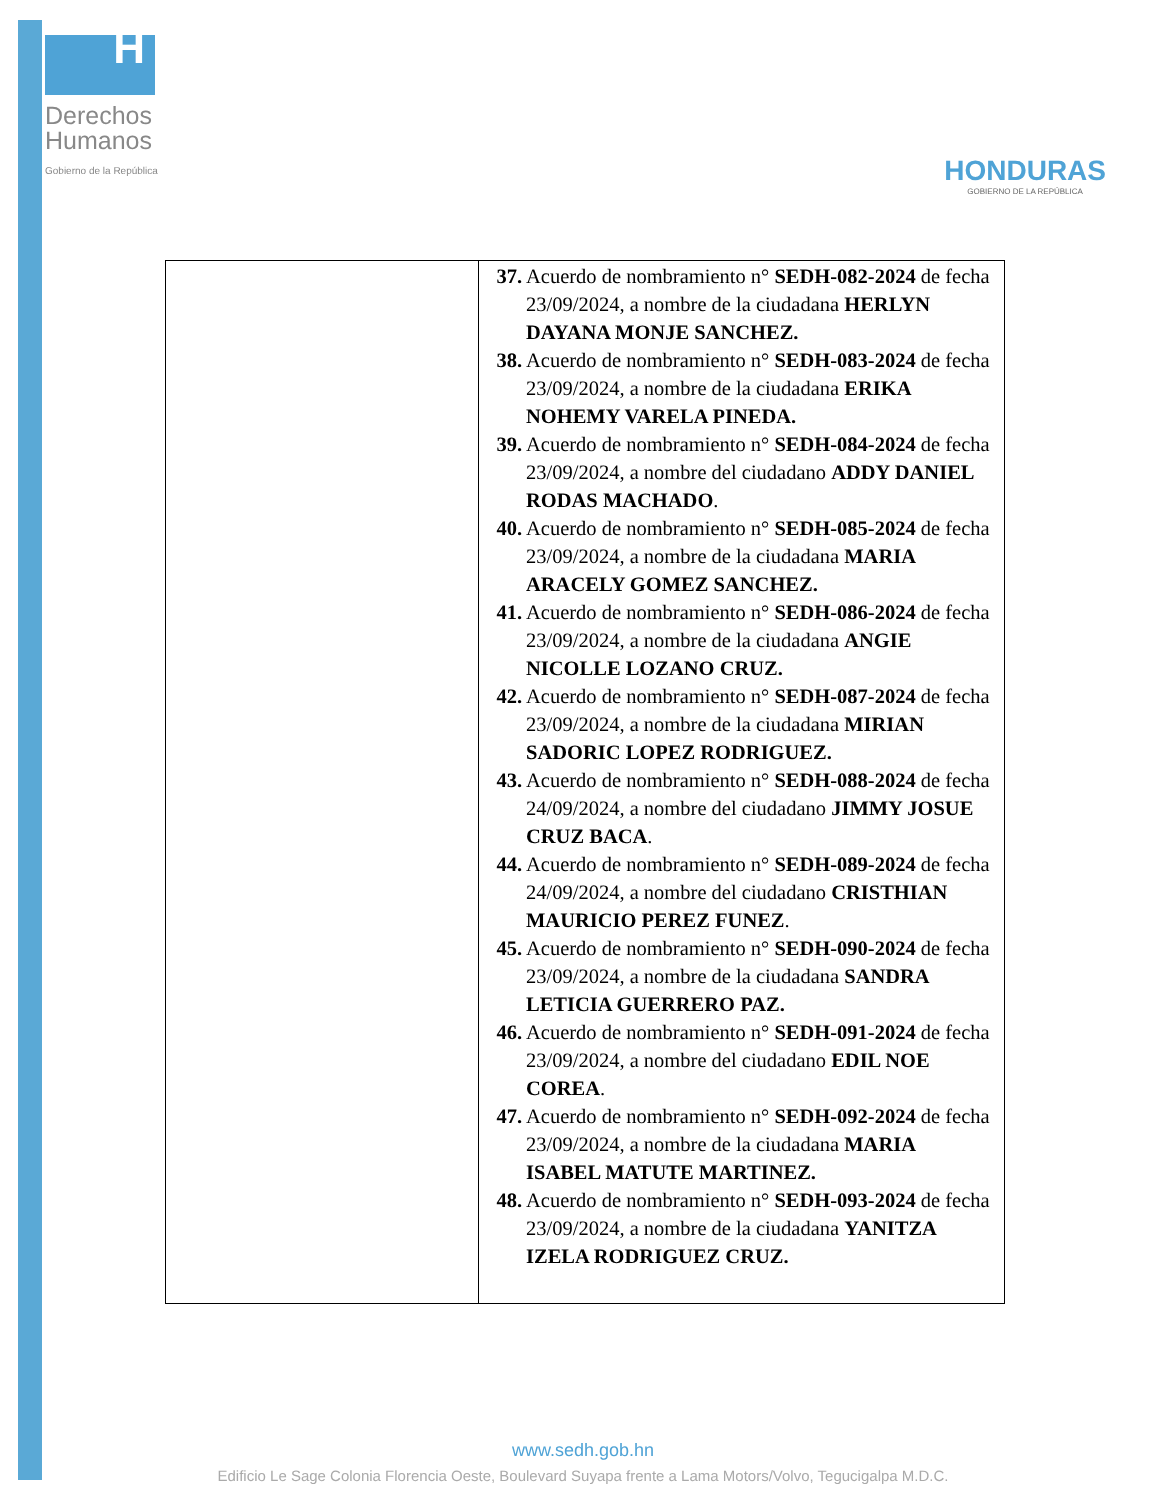H
Derechos
Humanos
Gobierno de la República
HONDURAS
GOBIERNO DE LA REPÚBLICA
| | 37. Acuerdo de nombramiento n° SEDH-082-2024 de fecha 23/09/2024, a nombre de la ciudadana HERLYN DAYANA MONJE SANCHEZ. 38. Acuerdo de nombramiento n° SEDH-083-2024 de fecha 23/09/2024, a nombre de la ciudadana ERIKA NOHEMY VARELA PINEDA. 39. Acuerdo de nombramiento n° SEDH-084-2024 de fecha 23/09/2024, a nombre del ciudadano ADDY DANIEL RODAS MACHADO . 40. Acuerdo de nombramiento n° SEDH-085-2024 de fecha 23/09/2024, a nombre de la ciudadana MARIA ARACELY GOMEZ SANCHEZ. 41. Acuerdo de nombramiento n° SEDH-086-2024 de fecha 23/09/2024, a nombre de la ciudadana ANGIE NICOLLE LOZANO CRUZ. 42. Acuerdo de nombramiento n° SEDH-087-2024 de fecha 23/09/2024, a nombre de la ciudadana MIRIAN SADORIC LOPEZ RODRIGUEZ. 43. Acuerdo de nombramiento n° SEDH-088-2024 de fecha 24/09/2024, a nombre del ciudadano JIMMY JOSUE CRUZ BACA . 44. Acuerdo de nombramiento n° SEDH-089-2024 de fecha 24/09/2024, a nombre del ciudadano CRISTHIAN MAURICIO PEREZ FUNEZ . 45. Acuerdo de nombramiento n° SEDH-090-2024 de fecha 23/09/2024, a nombre de la ciudadana SANDRA LETICIA GUERRERO PAZ. 46. Acuerdo de nombramiento n° SEDH-091-2024 de fecha 23/09/2024, a nombre del ciudadano EDIL NOE COREA . 47. Acuerdo de nombramiento n° SEDH-092-2024 de fecha 23/09/2024, a nombre de la ciudadana MARIA ISABEL MATUTE MARTINEZ. 48. Acuerdo de nombramiento n° SEDH-093-2024 de fecha 23/09/2024, a nombre de la ciudadana YANITZA IZELA RODRIGUEZ CRUZ. |
www.sedh.gob.hn
Edificio Le Sage Colonia Florencia Oeste, Boulevard Suyapa frente a Lama Motors/Volvo, Tegucigalpa M.D.C.